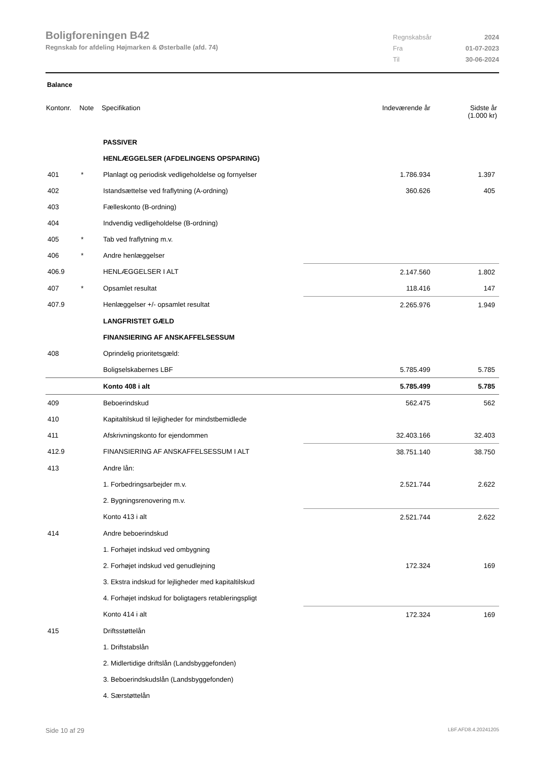Boligforeningen B42
Regnskab for afdeling Højmarken & Østerballe (afd. 74)
Regnskabsår 2024 Fra 01-07-2023 Til 30-06-2024
Balance
| Kontonr. | Note | Specifikation | Indeværende år | Sidste år (1.000 kr) |
| --- | --- | --- | --- | --- |
| | | PASSIVER | | |
| | | HENLÆGGELSER (AFDELINGENS OPSPARING) | | |
| 401 | * | Planlagt og periodisk vedligeholdelse og fornyelser | 1.786.934 | 1.397 |
| 402 | | Istandsættelse ved fraflytning (A-ordning) | 360.626 | 405 |
| 403 | | Fælleskonto (B-ordning) | | |
| 404 | | Indvendig vedligeholdelse (B-ordning) | | |
| 405 | * | Tab ved fraflytning m.v. | | |
| 406 | * | Andre henlæggelser | | |
| 406.9 | | HENLÆGGELSER I ALT | 2.147.560 | 1.802 |
| 407 | * | Opsamlet resultat | 118.416 | 147 |
| 407.9 | | Henlæggelser +/- opsamlet resultat | 2.265.976 | 1.949 |
| | | LANGFRISTET GÆLD | | |
| | | FINANSIERING AF ANSKAFFELSESSUM | | |
| 408 | | Oprindelig prioritetsgæld: | | |
| | | Boligselskabernes LBF | 5.785.499 | 5.785 |
| | | Konto 408 i alt | 5.785.499 | 5.785 |
| 409 | | Beboerindskud | 562.475 | 562 |
| 410 | | Kapitaltilskud til lejligheder for mindstbemidlede | | |
| 411 | | Afskrivningskonto for ejendommen | 32.403.166 | 32.403 |
| 412.9 | | FINANSIERING AF ANSKAFFELSESSUM I ALT | 38.751.140 | 38.750 |
| 413 | | Andre lån: | | |
| | | 1. Forbedringsarbejder m.v. | 2.521.744 | 2.622 |
| | | 2. Bygningsrenovering m.v. | | |
| | | Konto 413 i alt | 2.521.744 | 2.622 |
| 414 | | Andre beboerindskud | | |
| | | 1. Forhøjet indskud ved ombygning | | |
| | | 2. Forhøjet indskud ved genudlejning | 172.324 | 169 |
| | | 3. Ekstra indskud for lejligheder med kapitaltilskud | | |
| | | 4. Forhøjet indskud for boligtagers retableringspligt | | |
| | | Konto 414 i alt | 172.324 | 169 |
| 415 | | Driftsstøttelån | | |
| | | 1. Driftstabslån | | |
| | | 2. Midlertidige driftslån (Landsbyggefonden) | | |
| | | 3. Beboerindskudslån (Landsbyggefonden) | | |
| | | 4. Særstøttelån | | |
Side 10 af 29 LBF.AFD8.4.20241205